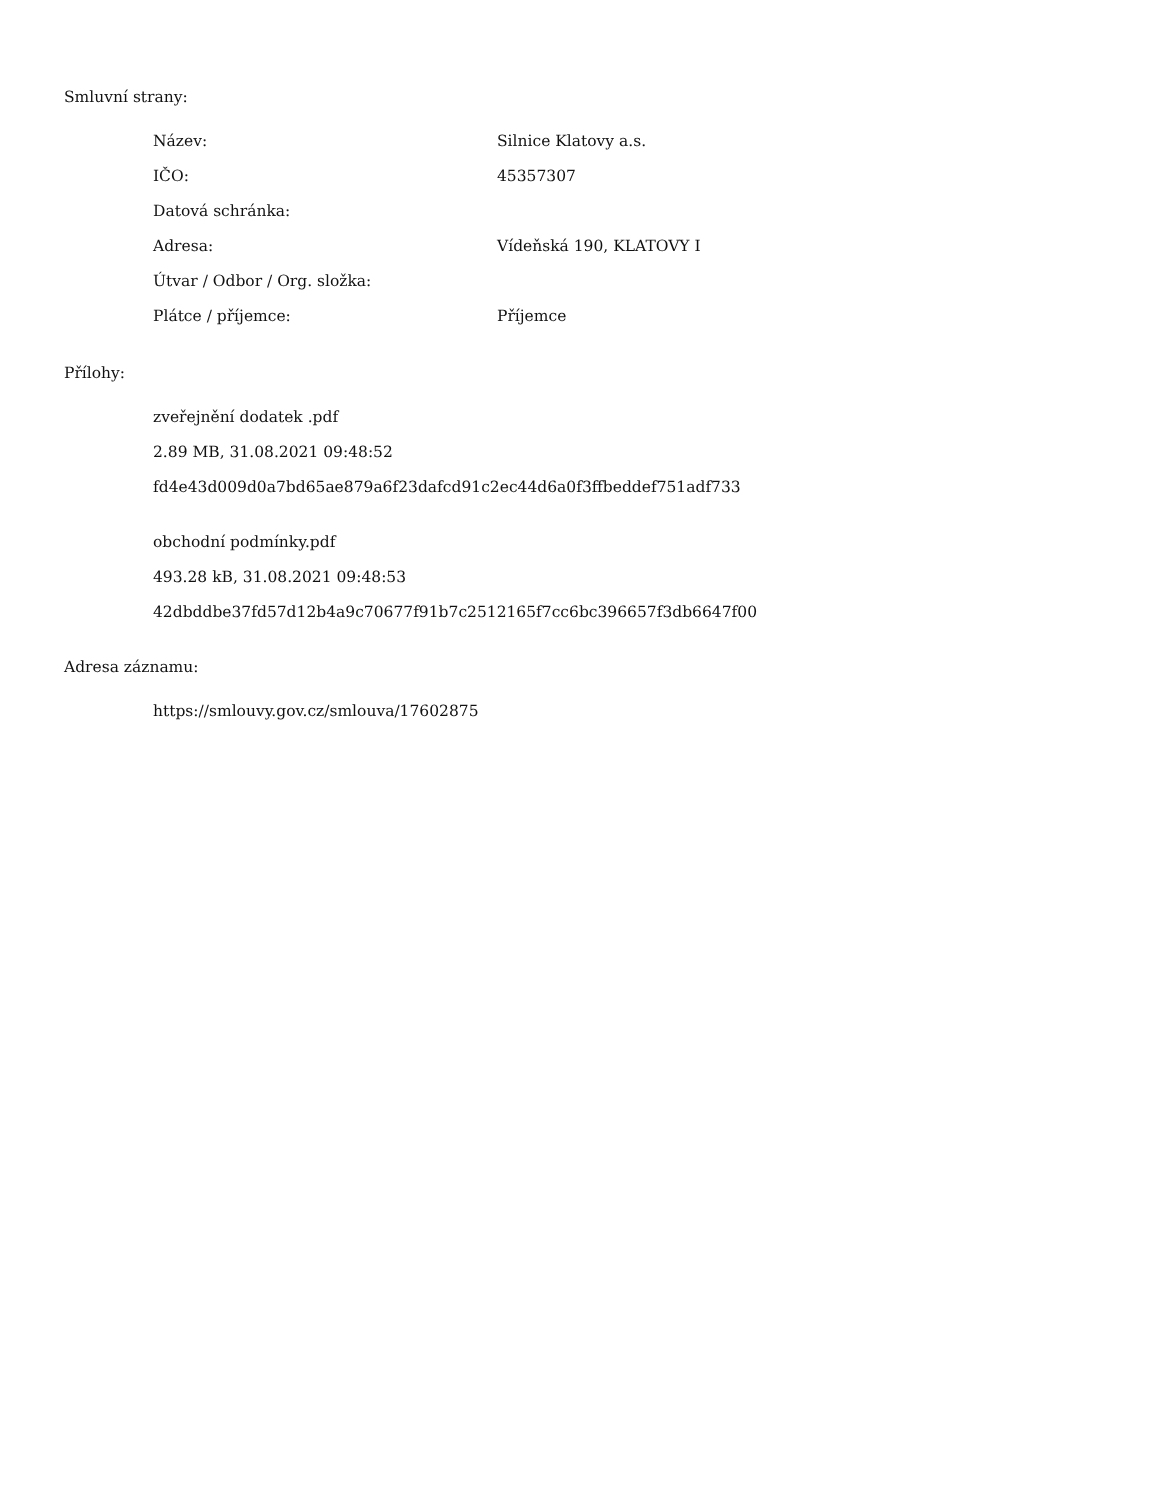Smluvní strany:
| Název: | Silnice Klatovy a.s. |
| IČO: | 45357307 |
| Datová schránka: | |
| Adresa: | Vídeňská 190, KLATOVY I |
| Útvar / Odbor / Org. složka: | |
| Plátce / příjemce: | Příjemce |
Přílohy:
zveřejnění dodatek .pdf
2.89 MB, 31.08.2021 09:48:52
fd4e43d009d0a7bd65ae879a6f23dafcd91c2ec44d6a0f3ffbeddef751adf733
obchodní podmínky.pdf
493.28 kB, 31.08.2021 09:48:53
42dbddbe37fd57d12b4a9c70677f91b7c2512165f7cc6bc396657f3db6647f00
Adresa záznamu:
https://smlouvy.gov.cz/smlouva/17602875